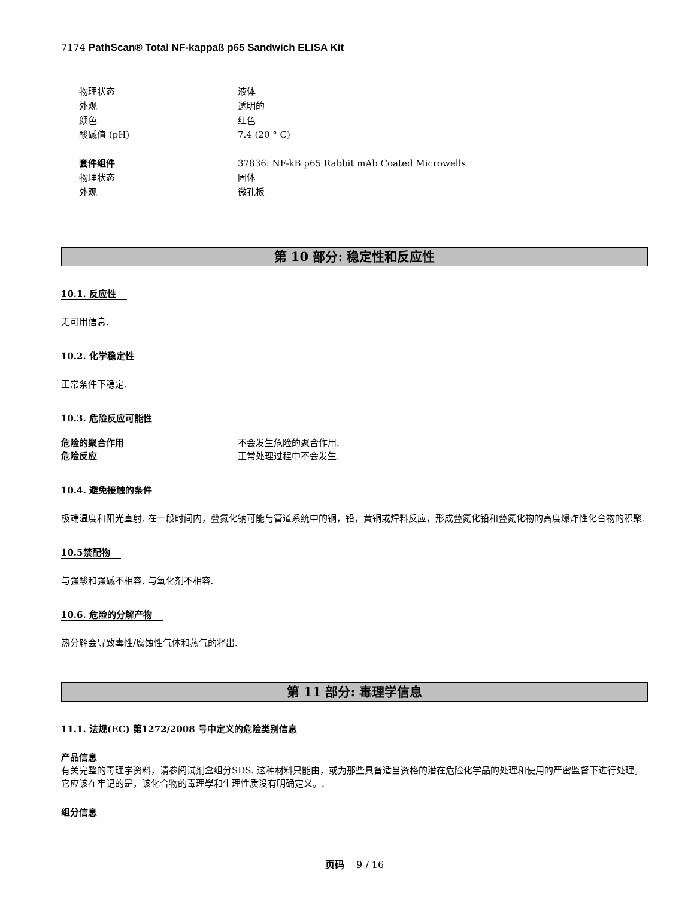7174 PathScan® Total NF-kappaß p65 Sandwich ELISA Kit
物理状态 液体
外观 透明的
颜色 红色
酸碱值 (pH) 7.4 (20 ° C)
套件组件 37836: NF-kB p65 Rabbit mAb Coated Microwells
物理状态 固体
外观 微孔板
第 10 部分: 稳定性和反应性
10.1. 反应性
无可用信息.
10.2. 化学稳定性
正常条件下稳定.
10.3. 危险反应可能性
危险的聚合作用 不会发生危险的聚合作用.
危险反应 正常处理过程中不会发生.
10.4. 避免接触的条件
极端温度和阳光直射. 在一段时间内，叠氮化钠可能与管道系统中的铜，铅，黄铜或焊料反应，形成叠氮化铅和叠氮化物的高度爆炸性化合物的积聚.
10.5禁配物
与强酸和强碱不相容, 与氧化剂不相容.
10.6. 危险的分解产物
热分解会导致毒性/腐蚀性气体和蒸气的释出.
第 11 部分: 毒理学信息
11.1. 法规(EC) 第1272/2008 号中定义的危险类别信息
产品信息
有关完整的毒理学资料，请参阅试剂盒组分SDS. 这种材料只能由，或为那些具备适当资格的潜在危险化学品的处理和使用的严密监督下进行处理。它应该在牢记的是，该化合物的毒理學和生理性质没有明确定义。.
组分信息
页码 9 / 16